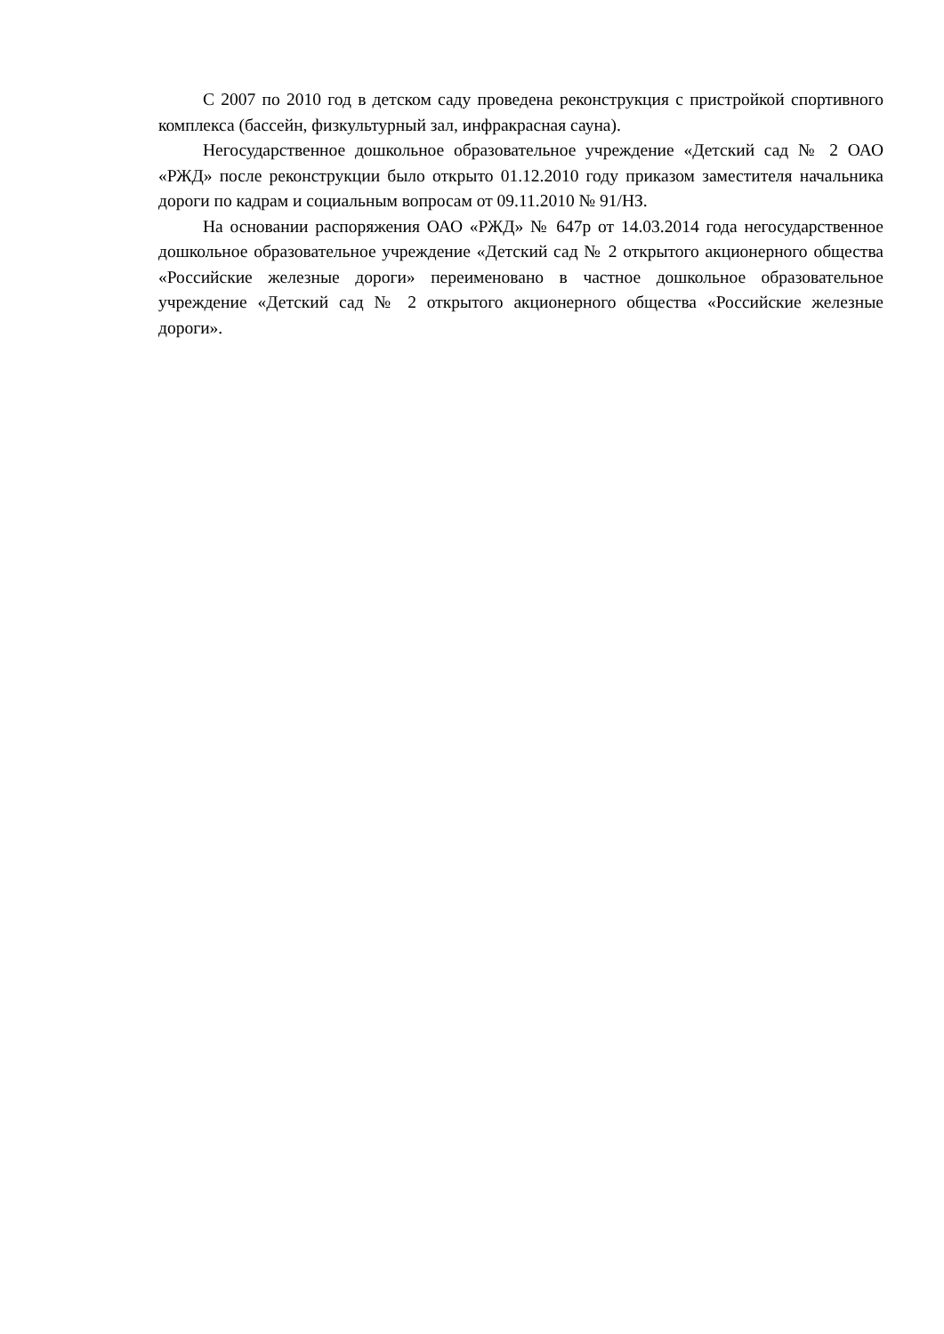С 2007 по 2010 год в детском саду проведена реконструкция с пристройкой спортивного комплекса (бассейн, физкультурный зал, инфракрасная сауна).
Негосударственное дошкольное образовательное учреждение «Детский сад № 2 ОАО «РЖД» после реконструкции было открыто 01.12.2010 году приказом заместителя начальника дороги по кадрам и социальным вопросам от 09.11.2010 № 91/НЗ.
На основании распоряжения ОАО «РЖД» № 647р от 14.03.2014 года негосударственное дошкольное образовательное учреждение «Детский сад № 2 открытого акционерного общества «Российские железные дороги» переименовано в частное дошкольное образовательное учреждение «Детский сад № 2 открытого акционерного общества «Российские железные дороги».